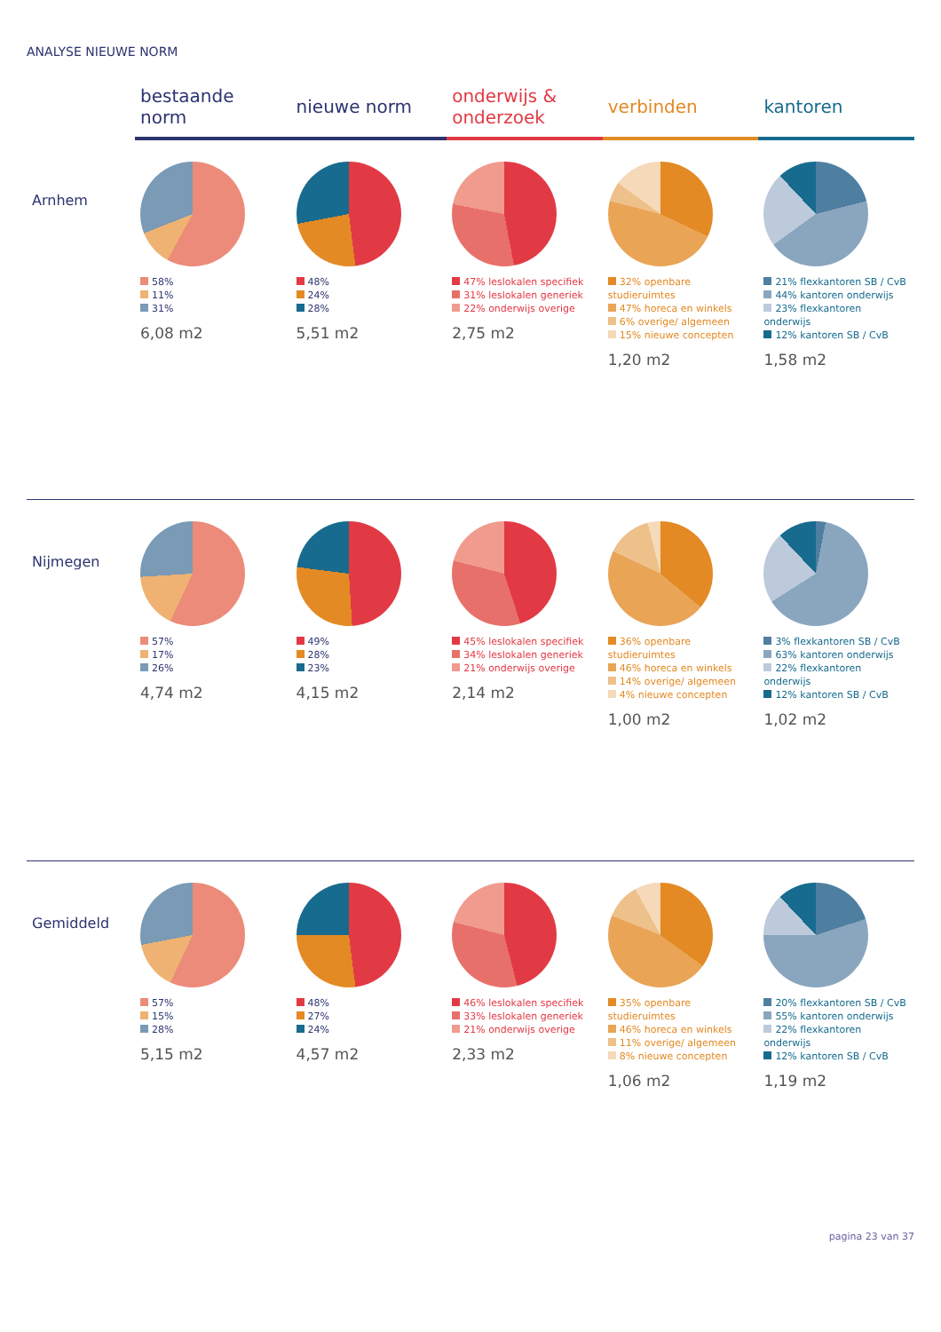ANALYSE NIEUWE NORM
| | bestaande norm | nieuwe norm | onderwijs & onderzoek | verbinden | kantoren |
| --- | --- | --- | --- | --- | --- |
| Arnhem | 58% 11% 31% 6,08 m2 | 48% 24% 28% 5,51 m2 | 47% leslokalen specifiek 31% leslokalen generiek 22% onderwijs overige 2,75 m2 | 32% openbare studieruimtes 47% horeca en winkels 6% overige/ algemeen 15% nieuwe concepten 1,20 m2 | 21% flexkantoren SB / CvB 44% kantoren onderwijs 23% flexkantoren onderwijs 12% kantoren SB / CvB 1,58 m2 |
| Nijmegen | 57% 17% 26% 4,74 m2 | 49% 28% 23% 4,15 m2 | 45% leslokalen specifiek 34% leslokalen generiek 21% onderwijs overige 2,14 m2 | 36% openbare studieruimtes 46% horeca en winkels 14% overige/ algemeen 4% nieuwe concepten 1,00 m2 | 3% flexkantoren SB / CvB 63% kantoren onderwijs 22% flexkantoren onderwijs 12% kantoren SB / CvB 1,02 m2 |
| Gemiddeld | 57% 15% 28% 5,15 m2 | 48% 27% 24% 4,57 m2 | 46% leslokalen specifiek 33% leslokalen generiek 21% onderwijs overige 2,33 m2 | 35% openbare studieruimtes 46% horeca en winkels 11% overige/ algemeen 8% nieuwe concepten 1,06 m2 | 20% flexkantoren SB / CvB 55% kantoren onderwijs 22% flexkantoren onderwijs 12% kantoren SB / CvB 1,19 m2 |
pagina 23 van 37